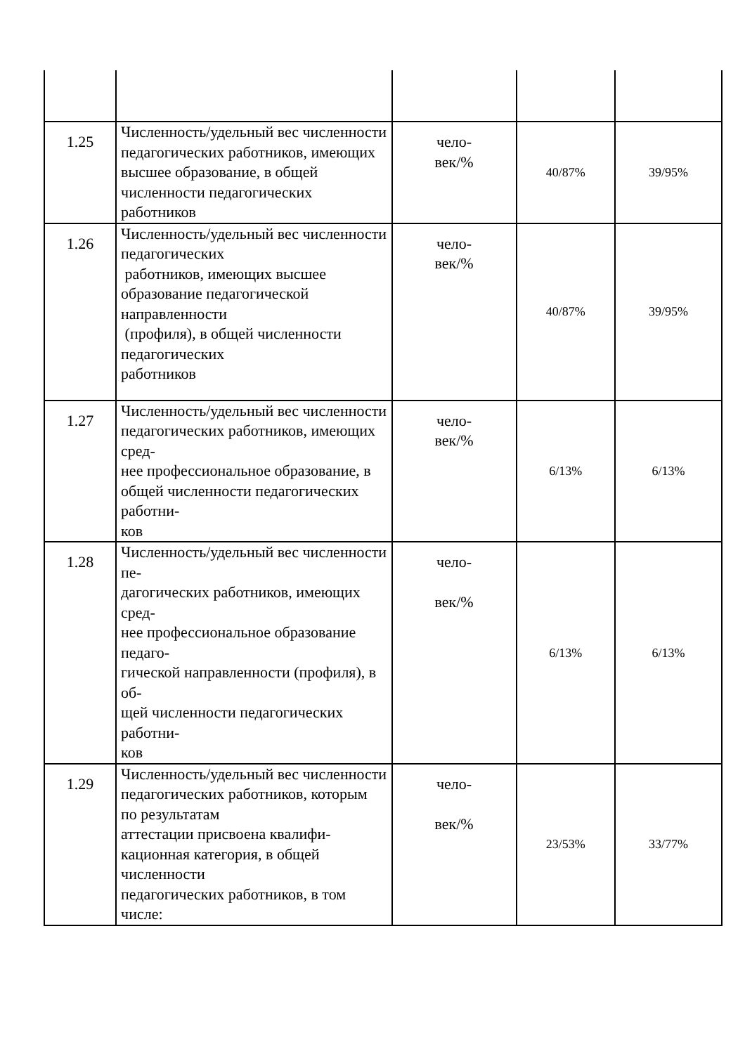| 1.25 | Численность/удельный вес численности педагогических работников, имеющих высшее образование, в общей численности педагогических работников | чело- век/% | 40/87% | 39/95% |
| 1.26 | Численность/удельный вес численности педагогических работников, имеющих высшее образование педагогической направленности (профиля), в общей численности педагогических работников | чело- век/% | 40/87% | 39/95% |
| 1.27 | Численность/удельный вес численности педагогических работников, имеющих сред- нее профессиональное образование, в общей численности педагогических работни- ков | чело- век/% | 6/13% | 6/13% |
| 1.28 | Численность/удельный вес численности пе- дагогических работников, имеющих сред- нее профессиональное образование педаго- гической направленности (профиля), в об- щей численности педагогических работни- ков | чело- век/% | 6/13% | 6/13% |
| 1.29 | Численность/удельный вес численности педагогических работников, которым по результатам аттестации присвоена квалифи- кационная категория, в общей численности педагогических работников, в том числе: | чело- век/% | 23/53% | 33/77% |